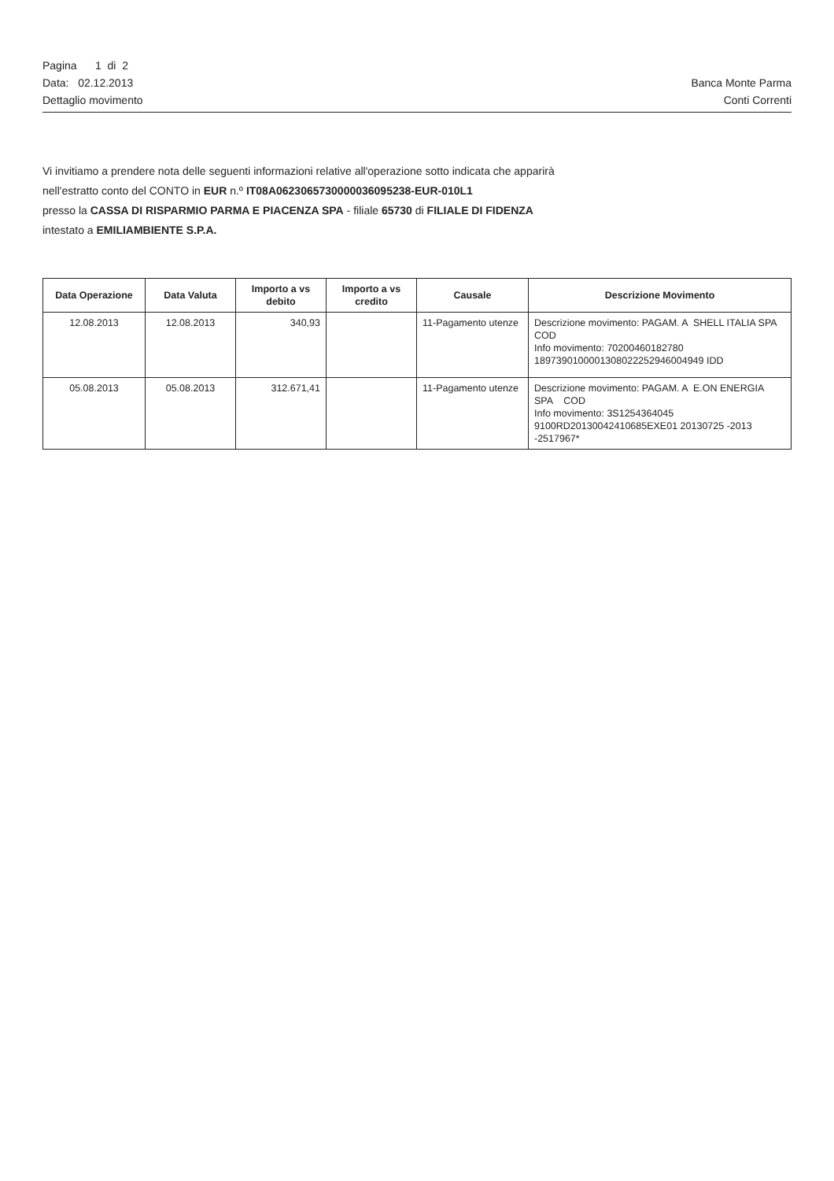Pagina 1 di 2
Data: 02.12.2013 Banca Monte Parma
Dettaglio movimento Conti Correnti
Vi invitiamo a prendere nota delle seguenti informazioni relative all'operazione sotto indicata che apparirà
nell'estratto conto del CONTO in EUR n.º IT08A0623065730000036095238-EUR-010L1
presso la CASSA DI RISPARMIO PARMA E PIACENZA SPA - filiale 65730 di FILIALE DI FIDENZA
intestato a EMILIAMBIENTE S.P.A.
| Data Operazione | Data Valuta | Importo a vs debito | Importo a vs credito | Causale | Descrizione Movimento |
| --- | --- | --- | --- | --- | --- |
| 12.08.2013 | 12.08.2013 | 340,93 | | 11-Pagamento utenze | Descrizione movimento: PAGAM. A SHELL ITALIA SPA COD Info movimento: 70200460182780 1897390100001308022252946004949 IDD |
| 05.08.2013 | 05.08.2013 | 312.671,41 | | 11-Pagamento utenze | Descrizione movimento: PAGAM. A E.ON ENERGIA SPA COD Info movimento: 3S1254364045 9100RD20130042410685EXE01 20130725 -2013 -2517967* |